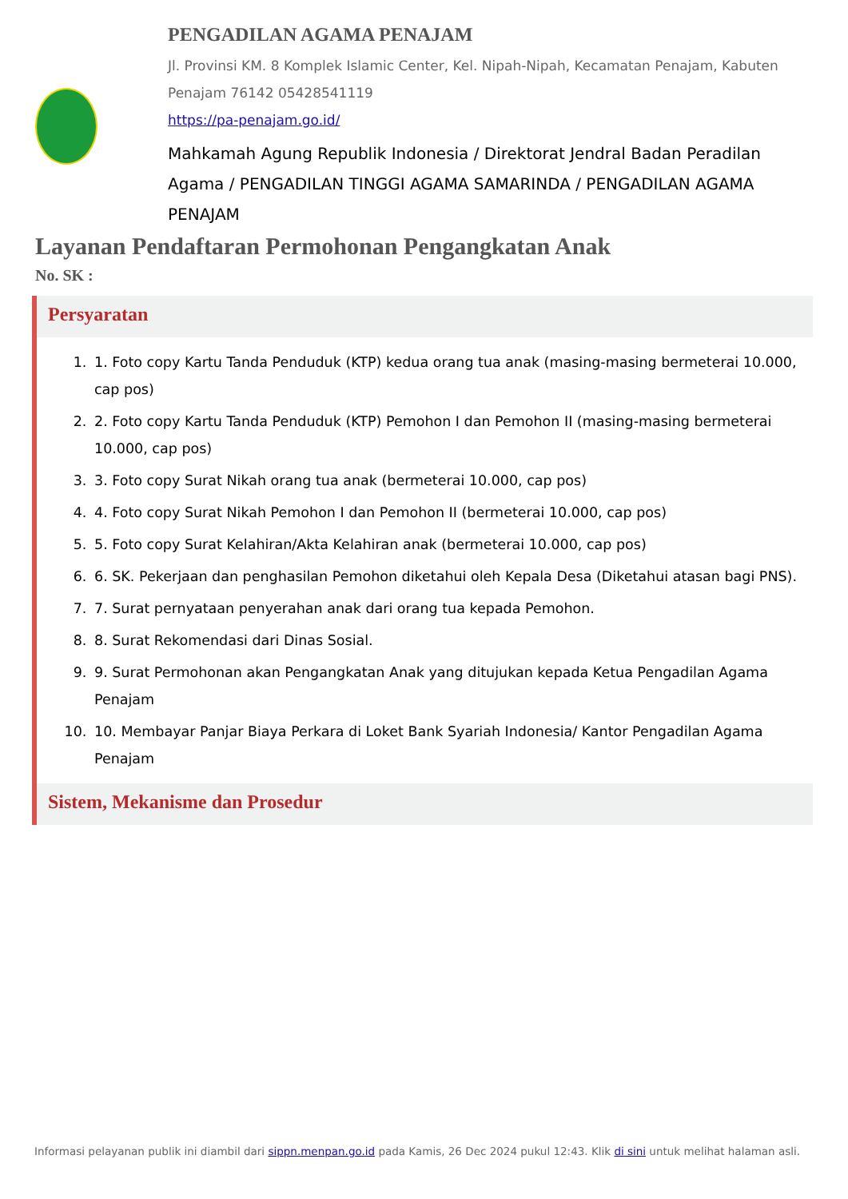PENGADILAN AGAMA PENAJAM
Jl. Provinsi KM. 8 Komplek Islamic Center, Kel. Nipah-Nipah, Kecamatan Penajam, Kabuten Penajam 76142 05428541119
https://pa-penajam.go.id/
Mahkamah Agung Republik Indonesia / Direktorat Jendral Badan Peradilan Agama / PENGADILAN TINGGI AGAMA SAMARINDA / PENGADILAN AGAMA PENAJAM
Layanan Pendaftaran Permohonan Pengangkatan Anak
No. SK :
Persyaratan
1. 1. Foto copy Kartu Tanda Penduduk (KTP) kedua orang tua anak (masing-masing bermeterai 10.000, cap pos)
2. 2. Foto copy Kartu Tanda Penduduk (KTP) Pemohon I dan Pemohon II (masing-masing bermeterai 10.000, cap pos)
3. 3. Foto copy Surat Nikah orang tua anak (bermeterai 10.000, cap pos)
4. 4. Foto copy Surat Nikah Pemohon I dan Pemohon II (bermeterai 10.000, cap pos)
5. 5. Foto copy Surat Kelahiran/Akta Kelahiran anak (bermeterai 10.000, cap pos)
6. 6. SK. Pekerjaan dan penghasilan Pemohon diketahui oleh Kepala Desa (Diketahui atasan bagi PNS).
7. 7. Surat pernyataan penyerahan anak dari orang tua kepada Pemohon.
8. 8. Surat Rekomendasi dari Dinas Sosial.
9. 9. Surat Permohonan akan Pengangkatan Anak yang ditujukan kepada Ketua Pengadilan Agama Penajam
10. 10. Membayar Panjar Biaya Perkara di Loket Bank Syariah Indonesia/ Kantor Pengadilan Agama Penajam
Sistem, Mekanisme dan Prosedur
Informasi pelayanan publik ini diambil dari sippn.menpan.go.id pada Kamis, 26 Dec 2024 pukul 12:43. Klik di sini untuk melihat halaman asli.